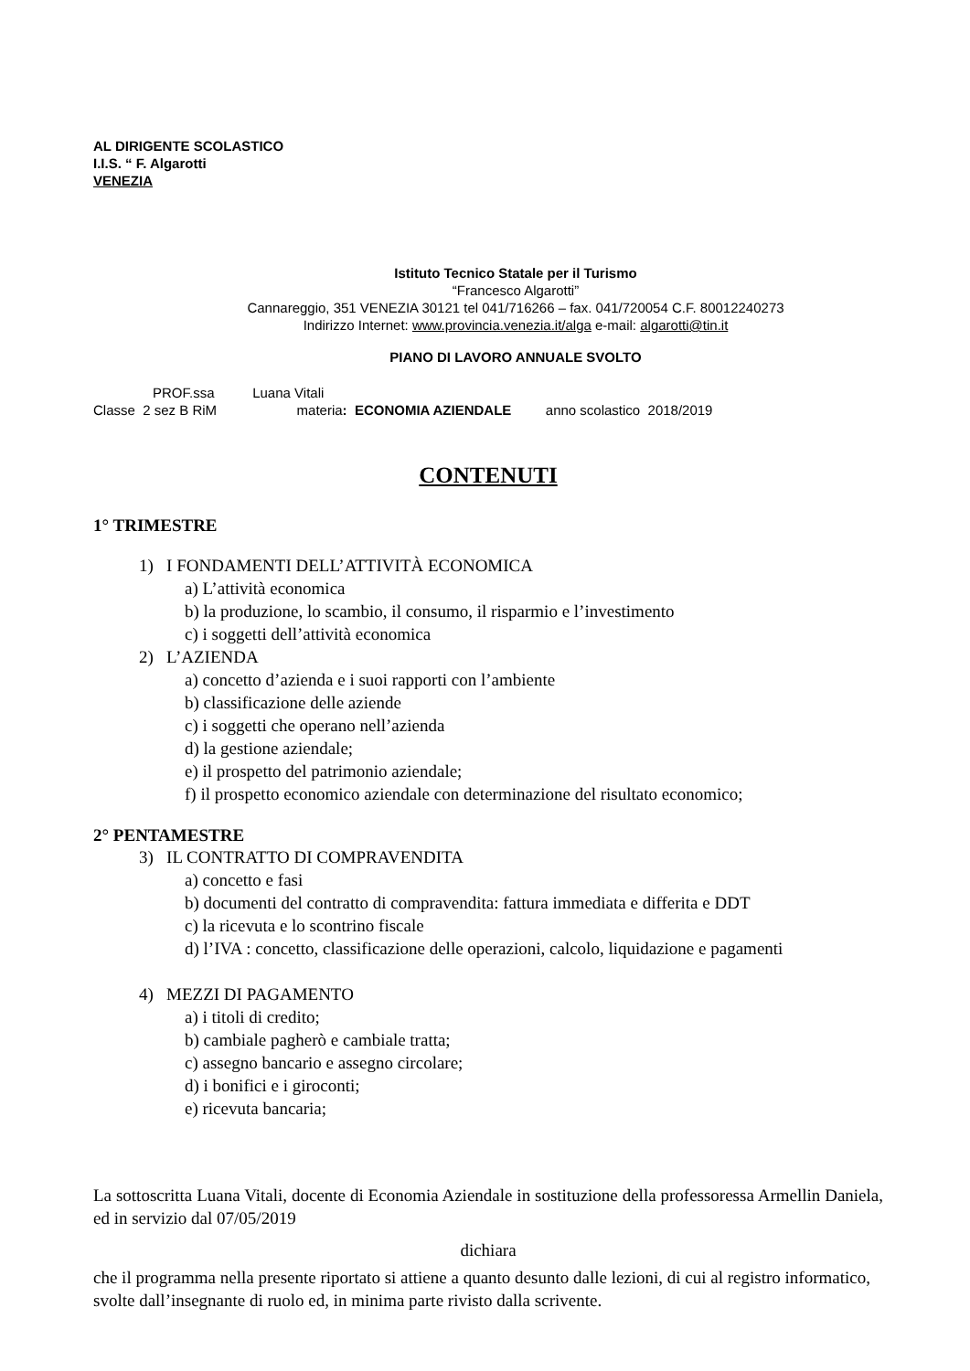AL DIRIGENTE SCOLASTICO
I.I.S. “ F. Algarotti
VENEZIA
Istituto Tecnico Statale per il Turismo
“Francesco Algarotti”
Cannareggio, 351 VENEZIA 30121 tel 041/716266 – fax. 041/720054 C.F. 80012240273
Indirizzo Internet: www.provincia.venezia.it/alga e-mail: algarotti@tin.it
PIANO DI LAVORO ANNUALE SVOLTO
PROF.ssa Luana Vitali
Classe 2 sez B RiM materia: ECONOMIA AZIENDALE anno scolastico 2018/2019
CONTENUTI
1° TRIMESTRE
1) I FONDAMENTI DELL’ATTIVITÀ ECONOMICA
a) L’attività economica
b) la produzione, lo scambio, il consumo, il risparmio e l’investimento
c) i soggetti dell’attività economica
2) L’AZIENDA
a) concetto d’azienda e i suoi rapporti con l’ambiente
b) classificazione delle aziende
c) i soggetti che operano nell’azienda
d) la gestione aziendale;
e) il prospetto del patrimonio aziendale;
f) il prospetto economico aziendale con determinazione del risultato economico;
2° PENTAMESTRE
3) IL CONTRATTO DI COMPRAVENDITA
a) concetto e fasi
b) documenti del contratto di compravendita: fattura immediata e differita e DDT
c) la ricevuta e lo scontrino fiscale
d) l’IVA : concetto, classificazione delle operazioni, calcolo, liquidazione e pagamenti
4) MEZZI DI PAGAMENTO
a) i titoli di credito;
b) cambiale pagherò e cambiale tratta;
c) assegno bancario e assegno circolare;
d) i bonifici e i giroconti;
e) ricevuta bancaria;
La sottoscritta Luana Vitali, docente di Economia Aziendale in sostituzione della professoressa Armellin Daniela, ed in servizio dal 07/05/2019
dichiara
che il programma nella presente riportato si attiene a quanto desunto dalle lezioni, di cui al registro informatico, svolte dall’insegnante di ruolo ed, in minima parte rivisto dalla scrivente.